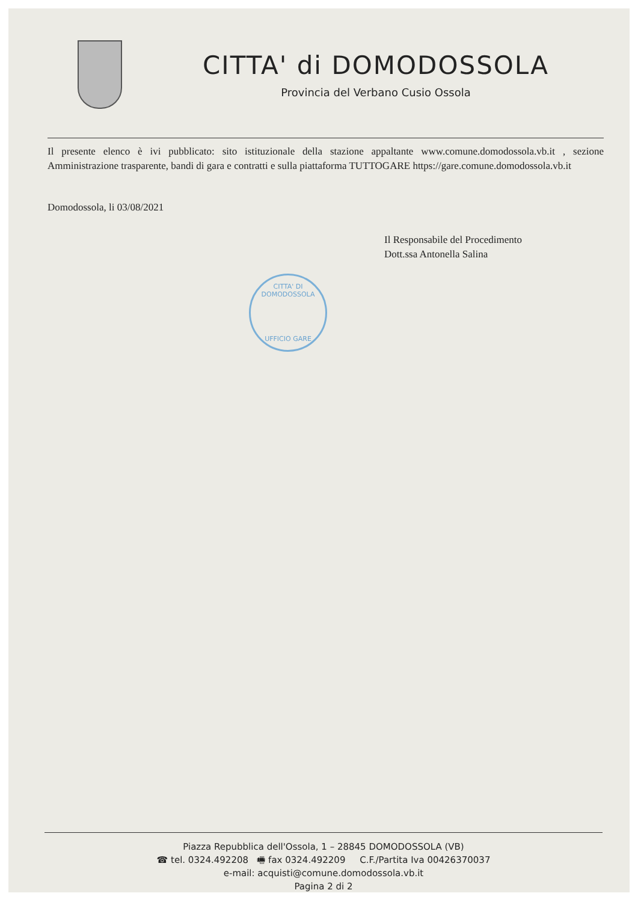CITTA' di DOMODOSSOLA
Provincia del Verbano Cusio Ossola
Il presente elenco è ivi pubblicato: sito istituzionale della stazione appaltante www.comune.domodossola.vb.it , sezione Amministrazione trasparente, bandi di gara e contratti e sulla piattaforma TUTTOGARE https://gare.comune.domodossola.vb.it
Domodossola, li 03/08/2021
Il Responsabile del Procedimento
Dott.ssa Antonella Salina
CITTA' DI DOMODOSSOLA
UFFICIO GARE
Piazza Repubblica dell'Ossola, 1 – 28845 DOMODOSSOLA (VB)
☎ tel. 0324.492208 🖷 fax 0324.492209 C.F./Partita Iva 00426370037
e-mail: acquisti@comune.domodossola.vb.it
Pagina 2 di 2